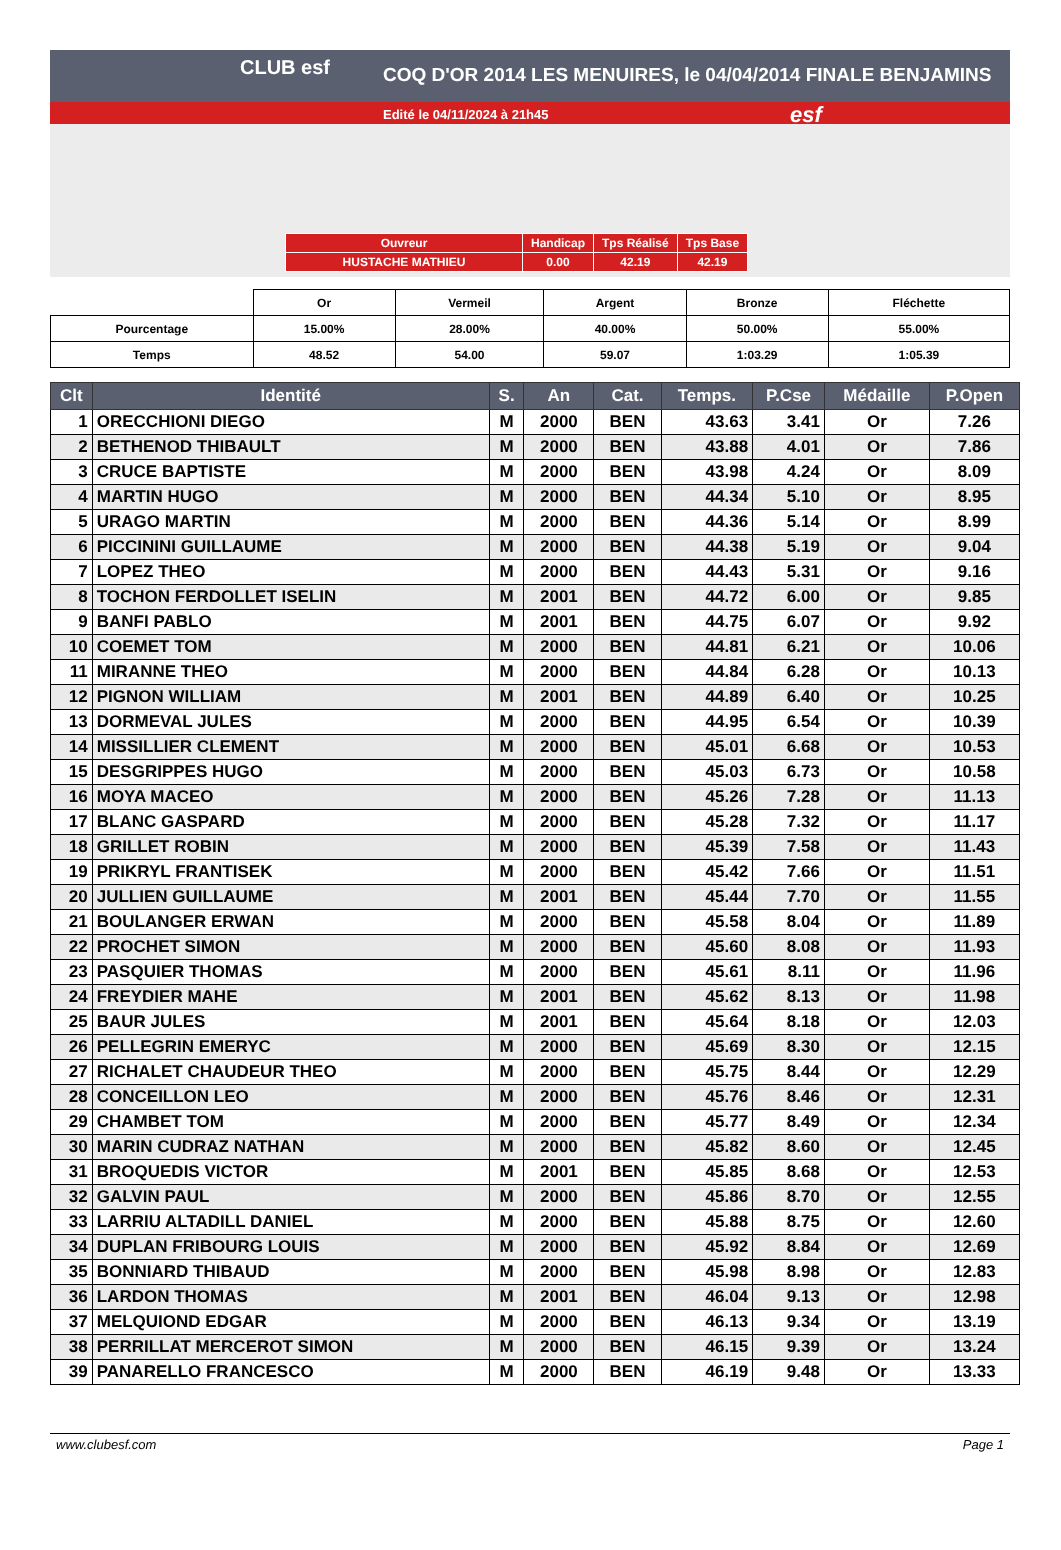CLUB esf COQ D'OR 2014 LES MENUIRES, le 04/04/2014 FINALE BENJAMINS
Edité le 04/11/2024 à 21h45 esf
| Ouvreur | Handicap | Tps Réalisé | Tps Base |
| HUSTACHE MATHIEU | 0.00 | 42.19 | 42.19 |
| | Or | Vermeil | Argent | Bronze | Fléchette |
| Pourcentage | 15.00% | 28.00% | 40.00% | 50.00% | 55.00% |
| Temps | 48.52 | 54.00 | 59.07 | 1:03.29 | 1:05.39 |
| Clt | Identité | S. | An | Cat. | Temps. | P.Cse | Médaille | P.Open |
| --- | --- | --- | --- | --- | --- | --- | --- | --- |
| 1 | ORECCHIONI DIEGO | M | 2000 | BEN | 43.63 | 3.41 | Or | 7.26 |
| 2 | BETHENOD THIBAULT | M | 2000 | BEN | 43.88 | 4.01 | Or | 7.86 |
| 3 | CRUCE BAPTISTE | M | 2000 | BEN | 43.98 | 4.24 | Or | 8.09 |
| 4 | MARTIN HUGO | M | 2000 | BEN | 44.34 | 5.10 | Or | 8.95 |
| 5 | URAGO MARTIN | M | 2000 | BEN | 44.36 | 5.14 | Or | 8.99 |
| 6 | PICCININI GUILLAUME | M | 2000 | BEN | 44.38 | 5.19 | Or | 9.04 |
| 7 | LOPEZ THEO | M | 2000 | BEN | 44.43 | 5.31 | Or | 9.16 |
| 8 | TOCHON FERDOLLET ISELIN | M | 2001 | BEN | 44.72 | 6.00 | Or | 9.85 |
| 9 | BANFI PABLO | M | 2001 | BEN | 44.75 | 6.07 | Or | 9.92 |
| 10 | COEMET TOM | M | 2000 | BEN | 44.81 | 6.21 | Or | 10.06 |
| 11 | MIRANNE THEO | M | 2000 | BEN | 44.84 | 6.28 | Or | 10.13 |
| 12 | PIGNON WILLIAM | M | 2001 | BEN | 44.89 | 6.40 | Or | 10.25 |
| 13 | DORMEVAL JULES | M | 2000 | BEN | 44.95 | 6.54 | Or | 10.39 |
| 14 | MISSILLIER CLEMENT | M | 2000 | BEN | 45.01 | 6.68 | Or | 10.53 |
| 15 | DESGRIPPES HUGO | M | 2000 | BEN | 45.03 | 6.73 | Or | 10.58 |
| 16 | MOYA MACEO | M | 2000 | BEN | 45.26 | 7.28 | Or | 11.13 |
| 17 | BLANC GASPARD | M | 2000 | BEN | 45.28 | 7.32 | Or | 11.17 |
| 18 | GRILLET ROBIN | M | 2000 | BEN | 45.39 | 7.58 | Or | 11.43 |
| 19 | PRIKRYL FRANTISEK | M | 2000 | BEN | 45.42 | 7.66 | Or | 11.51 |
| 20 | JULLIEN GUILLAUME | M | 2001 | BEN | 45.44 | 7.70 | Or | 11.55 |
| 21 | BOULANGER ERWAN | M | 2000 | BEN | 45.58 | 8.04 | Or | 11.89 |
| 22 | PROCHET SIMON | M | 2000 | BEN | 45.60 | 8.08 | Or | 11.93 |
| 23 | PASQUIER THOMAS | M | 2000 | BEN | 45.61 | 8.11 | Or | 11.96 |
| 24 | FREYDIER MAHE | M | 2001 | BEN | 45.62 | 8.13 | Or | 11.98 |
| 25 | BAUR JULES | M | 2001 | BEN | 45.64 | 8.18 | Or | 12.03 |
| 26 | PELLEGRIN EMERYC | M | 2000 | BEN | 45.69 | 8.30 | Or | 12.15 |
| 27 | RICHALET CHAUDEUR THEO | M | 2000 | BEN | 45.75 | 8.44 | Or | 12.29 |
| 28 | CONCEILLON LEO | M | 2000 | BEN | 45.76 | 8.46 | Or | 12.31 |
| 29 | CHAMBET TOM | M | 2000 | BEN | 45.77 | 8.49 | Or | 12.34 |
| 30 | MARIN CUDRAZ NATHAN | M | 2000 | BEN | 45.82 | 8.60 | Or | 12.45 |
| 31 | BROQUEDIS VICTOR | M | 2001 | BEN | 45.85 | 8.68 | Or | 12.53 |
| 32 | GALVIN PAUL | M | 2000 | BEN | 45.86 | 8.70 | Or | 12.55 |
| 33 | LARRIU ALTADILL DANIEL | M | 2000 | BEN | 45.88 | 8.75 | Or | 12.60 |
| 34 | DUPLAN FRIBOURG LOUIS | M | 2000 | BEN | 45.92 | 8.84 | Or | 12.69 |
| 35 | BONNIARD THIBAUD | M | 2000 | BEN | 45.98 | 8.98 | Or | 12.83 |
| 36 | LARDON THOMAS | M | 2001 | BEN | 46.04 | 9.13 | Or | 12.98 |
| 37 | MELQUIOND EDGAR | M | 2000 | BEN | 46.13 | 9.34 | Or | 13.19 |
| 38 | PERRILLAT MERCEROT SIMON | M | 2000 | BEN | 46.15 | 9.39 | Or | 13.24 |
| 39 | PANARELLO FRANCESCO | M | 2000 | BEN | 46.19 | 9.48 | Or | 13.33 |
www.clubesf.com Page 1